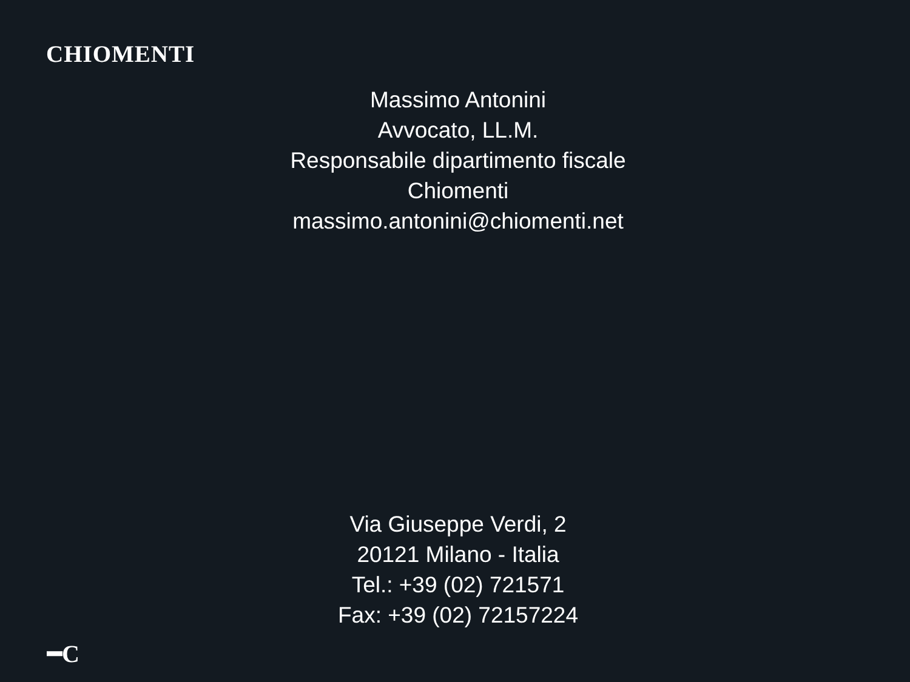CHIOMENTI
Massimo Antonini
Avvocato, LL.M.
Responsabile dipartimento fiscale
Chiomenti
massimo.antonini@chiomenti.net
Via Giuseppe Verdi, 2
20121 Milano - Italia
Tel.: +39 (02) 721571
Fax: +39 (02) 72157224
━C